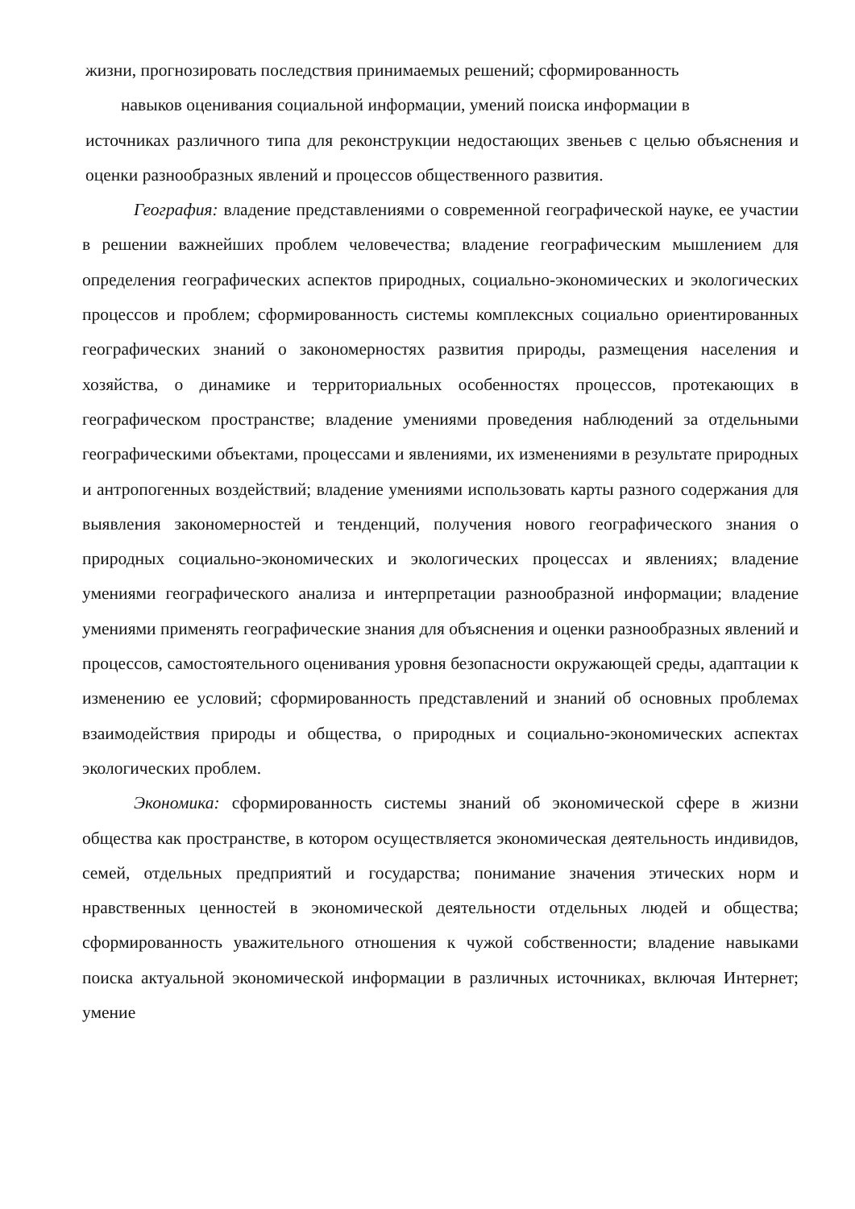жизни, прогнозировать последствия принимаемых решений; сформированность
навыков оценивания социальной информации, умений поиска информации в
источниках различного типа для реконструкции недостающих звеньев с целью объяснения и оценки разнообразных явлений и процессов общественного развития.
География: владение представлениями о современной географической науке, ее участии в решении важнейших проблем человечества; владение географическим мышлением для определения географических аспектов природных, социально-экономических и экологических процессов и проблем; сформированность системы комплексных социально ориентированных географических знаний о закономерностях развития природы, размещения населения и хозяйства, о динамике и территориальных особенностях процессов, протекающих в географическом пространстве; владение умениями проведения наблюдений за отдельными географическими объектами, процессами и явлениями, их изменениями в результате природных и антропогенных воздействий; владение умениями использовать карты разного содержания для выявления закономерностей и тенденций, получения нового географического знания о природных социально-экономических и экологических процессах и явлениях; владение умениями географического анализа и интерпретации разнообразной информации; владение умениями применять географические знания для объяснения и оценки разнообразных явлений и процессов, самостоятельного оценивания уровня безопасности окружающей среды, адаптации к изменению ее условий; сформированность представлений и знаний об основных проблемах взаимодействия природы и общества, о природных и социально-экономических аспектах экологических проблем.
Экономика: сформированность системы знаний об экономической сфере в жизни общества как пространстве, в котором осуществляется экономическая деятельность индивидов, семей, отдельных предприятий и государства; понимание значения этических норм и нравственных ценностей в экономической деятельности отдельных людей и общества; сформированность уважительного отношения к чужой собственности; владение навыками поиска актуальной экономической информации в различных источниках, включая Интернет; умение